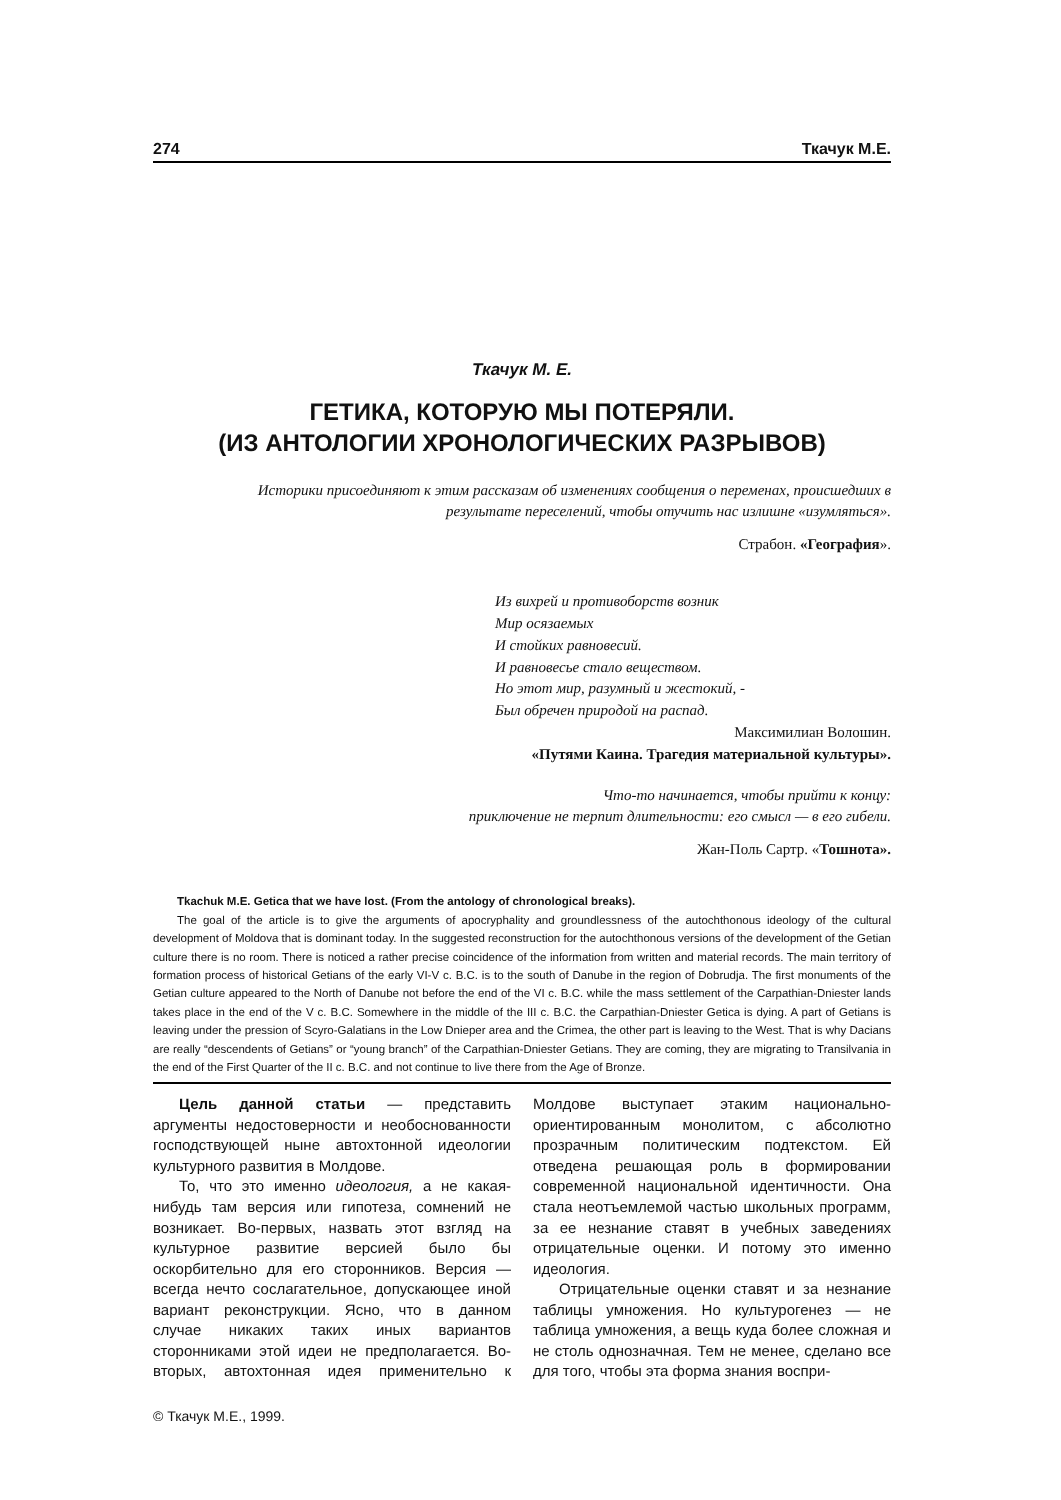274 Ткачук М.Е.
Ткачук М. Е.
ГЕТИКА, КОТОРУЮ МЫ ПОТЕРЯЛИ.
(ИЗ АНТОЛОГИИ ХРОНОЛОГИЧЕСКИХ РАЗРЫВОВ)
Историки присоединяют к этим рассказам об изменениях сообщения о переменах, происшедших в
результате переселений, чтобы отучить нас излишне «изумляться».
Страбон. «География».
Из вихрей и противоборств возник
Мир осязаемых
И стойких равновесий.
И равновесье стало веществом.
Но этот мир, разумный и жестокий, -
Был обречен природой на распад.
Максимилиан Волошин.
«Путями Каина. Трагедия материальной культуры».
Что-то начинается, чтобы прийти к концу:
приключение не терпит длительности: его смысл — в его гибели.
Жан-Поль Сартр. «Тошнота».
Tkachuk M.E. Getica that we have lost. (From the antology of chronological breaks).
The goal of the article is to give the arguments of apocryphality and groundlessness of the autochthonous ideology of the cultural development of Moldova that is dominant today. In the suggested reconstruction for the autochthonous versions of the development of the Getian culture there is no room. There is noticed a rather precise coincidence of the information from written and material records. The main territory of formation process of historical Getians of the early VI-V c. B.C. is to the south of Danube in the region of Dobrudja. The first monuments of the Getian culture appeared to the North of Danube not before the end of the VI c. B.C. while the mass settlement of the Carpathian-Dniester lands takes place in the end of the V c. B.C. Somewhere in the middle of the III c. B.C. the Carpathian-Dniester Getica is dying. A part of Getians is leaving under the pression of Scyro-Galatians in the Low Dnieper area and the Crimea, the other part is leaving to the West. That is why Dacians are really “descendents of Getians” or “young branch” of the Carpathian-Dniester Getians. They are coming, they are migrating to Transilvania in the end of the First Quarter of the II c. B.C. and not continue to live there from the Age of Bronze.
Цель данной статьи — представить аргументы недостоверности и необоснованности господствующей ныне автохтонной идеологии культурного развития в Молдове.
То, что это именно идеология, а не какая-нибудь там версия или гипотеза, сомнений не возникает. Во-первых, назвать этот взгляд на культурное развитие версией было бы оскорбительно для его сторонников. Версия — всегда нечто сослагательное, допускающее иной вариант реконструкции. Ясно, что в данном случае никаких таких иных вариантов сторонниками этой идеи не предполагается. Во-вторых, автохтонная идея применительно к Молдове выступает этаким национально-ориентированным монолитом, с абсолютно прозрачным политическим подтекстом. Ей отведена решающая роль в формировании современной национальной идентичности. Она стала неотъемлемой частью школьных программ, за ее незнание ставят в учебных заведениях отрицательные оценки. И потому это именно идеология.
Отрицательные оценки ставят и за незнание таблицы умножения. Но культурогенез — не таблица умножения, а вещь куда более сложная и не столь однозначная. Тем не менее, сделано все для того, чтобы эта форма знания воспри-
© Ткачук М.Е., 1999.